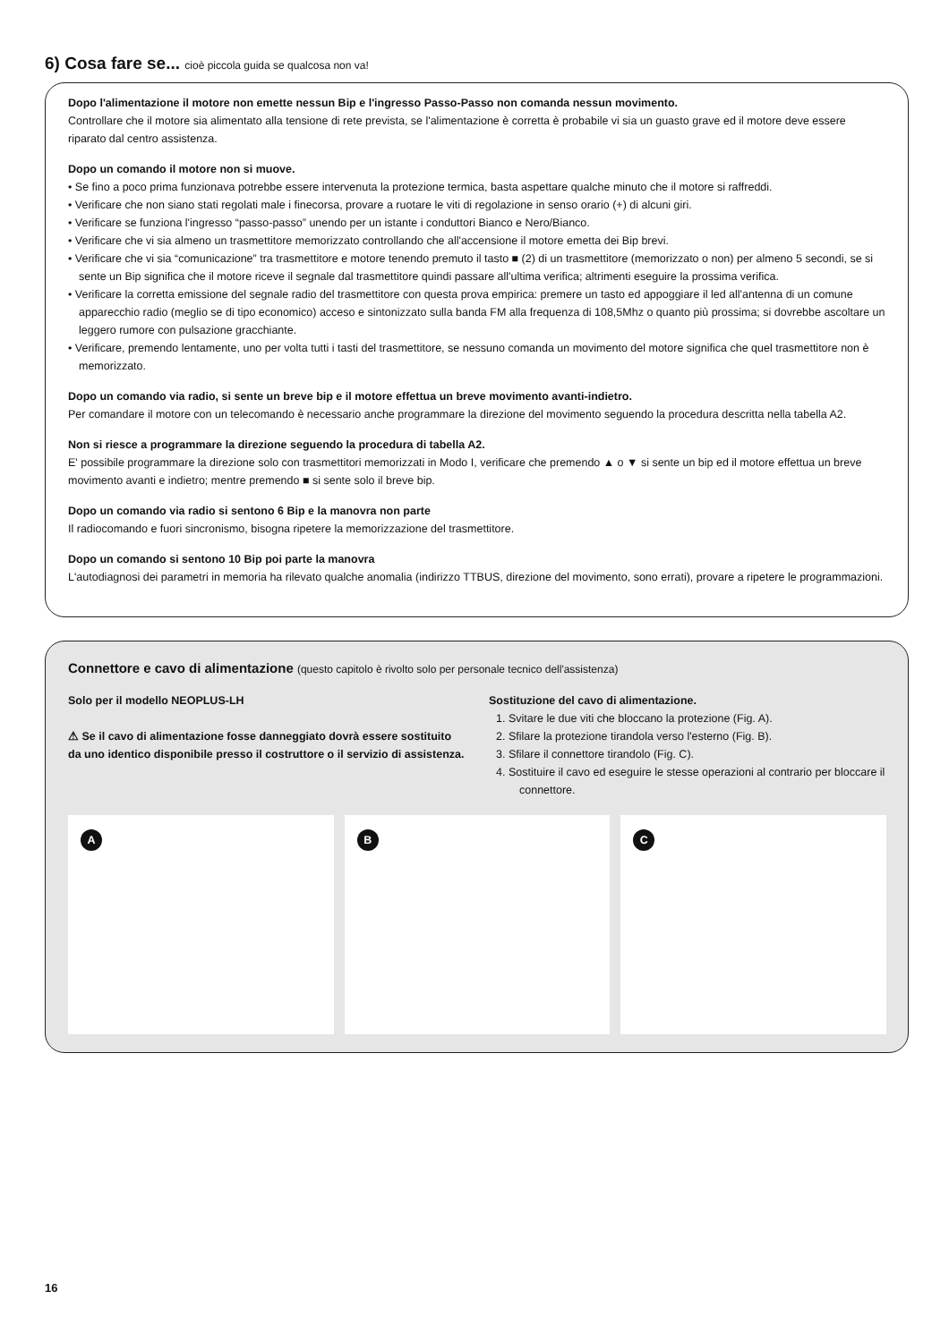6) Cosa fare se... cioè piccola guida se qualcosa non va!
Dopo l'alimentazione il motore non emette nessun Bip e l'ingresso Passo-Passo non comanda nessun movimento.
Controllare che il motore sia alimentato alla tensione di rete prevista, se l'alimentazione è corretta è probabile vi sia un guasto grave ed il motore deve essere riparato dal centro assistenza.
Dopo un comando il motore non si muove.
• Se fino a poco prima funzionava potrebbe essere intervenuta la protezione termica, basta aspettare qualche minuto che il motore si raffreddi.
• Verificare che non siano stati regolati male i finecorsa, provare a ruotare le viti di regolazione in senso orario (+) di alcuni giri.
• Verificare se funziona l'ingresso “passo-passo” unendo per un istante i conduttori Bianco e Nero/Bianco.
• Verificare che vi sia almeno un trasmettitore memorizzato controllando che all'accensione il motore emetta dei Bip brevi.
• Verificare che vi sia “comunicazione” tra trasmettitore e motore tenendo premuto il tasto ■ (2) di un trasmettitore (memorizzato o non) per almeno 5 secondi, se si sente un Bip significa che il motore riceve il segnale dal trasmettitore quindi passare all'ultima verifica; altrimenti eseguire la prossima verifica.
• Verificare la corretta emissione del segnale radio del trasmettitore con questa prova empirica: premere un tasto ed appoggiare il led all'antenna di un comune apparecchio radio (meglio se di tipo economico) acceso e sintonizzato sulla banda FM alla frequenza di 108,5Mhz o quanto più prossima; si dovrebbe ascoltare un leggero rumore con pulsazione gracchiante.
• Verificare, premendo lentamente, uno per volta tutti i tasti del trasmettitore, se nessuno comanda un movimento del motore significa che quel trasmettitore non è memorizzato.
Dopo un comando via radio, si sente un breve bip e il motore effettua un breve movimento avanti-indietro.
Per comandare il motore con un telecomando è necessario anche programmare la direzione del movimento seguendo la procedura descritta nella tabella A2.
Non si riesce a programmare la direzione seguendo la procedura di tabella A2.
E' possibile programmare la direzione solo con trasmettitori memorizzati in Modo I, verificare che premendo ▲ o ▼ si sente un bip ed il motore effettua un breve movimento avanti e indietro; mentre premendo ■ si sente solo il breve bip.
Dopo un comando via radio si sentono 6 Bip e la manovra non parte
Il radiocomando e fuori sincronismo, bisogna ripetere la memorizzazione del trasmettitore.
Dopo un comando si sentono 10 Bip poi parte la manovra
L'autodiagnosi dei parametri in memoria ha rilevato qualche anomalia (indirizzo TTBUS, direzione del movimento, sono errati), provare a ripetere le programmazioni.
Connettore e cavo di alimentazione (questo capitolo è rivolto solo per personale tecnico dell'assistenza)
Solo per il modello NEOPLUS-LH
⚠ Se il cavo di alimentazione fosse danneggiato dovrà essere sostituito da uno identico disponibile presso il costruttore o il servizio di assistenza.
Sostituzione del cavo di alimentazione.
1. Svitare le due viti che bloccano la protezione (Fig. A).
2. Sfilare la protezione tirandola verso l'esterno (Fig. B).
3. Sfilare il connettore tirandolo (Fig. C).
4. Sostituire il cavo ed eseguire le stesse operazioni al contrario per bloccare il connettore.
A
B
C
16